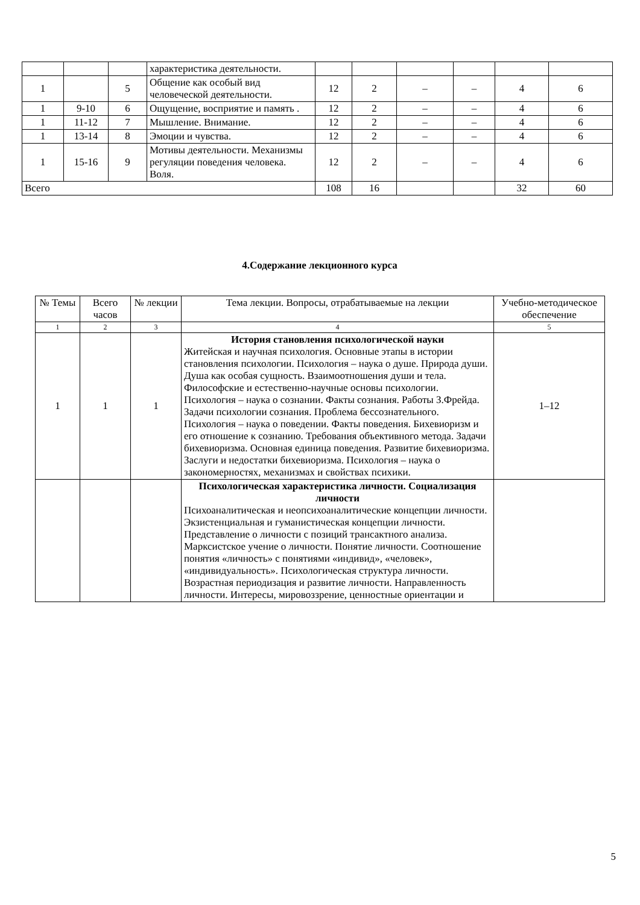| | | | характеристика деятельности. | | | | | | |
| 1 | | 5 | Общение как особый вид человеческой деятельности. | 12 | 2 | – | – | 4 | 6 |
| 1 | 9-10 | 6 | Ощущение, восприятие и память . | 12 | 2 | – | – | 4 | 6 |
| 1 | 11-12 | 7 | Мышление. Внимание. | 12 | 2 | – | – | 4 | 6 |
| 1 | 13-14 | 8 | Эмоции и чувства. | 12 | 2 | – | – | 4 | 6 |
| 1 | 15-16 | 9 | Мотивы деятельности. Механизмы регуляции поведения человека. Воля. | 12 | 2 | – | – | 4 | 6 |
| Всего | | | | 108 | 16 | | | 32 | 60 |
4.Содержание лекционного курса
| № Темы | Всего часов | № лекции | Тема лекции. Вопросы, отрабатываемые на лекции | Учебно-методическое обеспечение |
| --- | --- | --- | --- | --- |
| 1 | 2 | 3 | 4 | 5 |
| 1 | 1 | 1 | История становления психологической науки Житейская и научная психология. Основные этапы в истории становления психологии. Психология – наука о душе. Природа души. Душа как особая сущность. Взаимоотношения души и тела. Философские и естественно-научные основы психологии. Психология – наука о сознании. Факты сознания. Работы З.Фрейда. Задачи психологии сознания. Проблема бессознательного. Психология – наука о поведении. Факты поведения. Бихевиоризм и его отношение к сознанию. Требования объективного метода. Задачи бихевиоризма. Основная единица поведения. Развитие бихевиоризма. Заслуги и недостатки бихевиоризма. Психология – наука о закономерностях, механизмах и свойствах психики. | 1–12 |
| | | | Психологическая характеристика личности. Социализация личности Психоаналитическая и неопсихоаналитические концепции личности. Экзистенциальная и гуманистическая концепции личности. Представление о личности с позиций трансактного анализа. Марксистское учение о личности. Понятие личности. Соотношение понятия «личность» с понятиями «индивид», «человек», «индивидуальность». Психологическая структура личности. Возрастная периодизация и развитие личности. Направленность личности. Интересы, мировоззрение, ценностные ориентации и | |
5